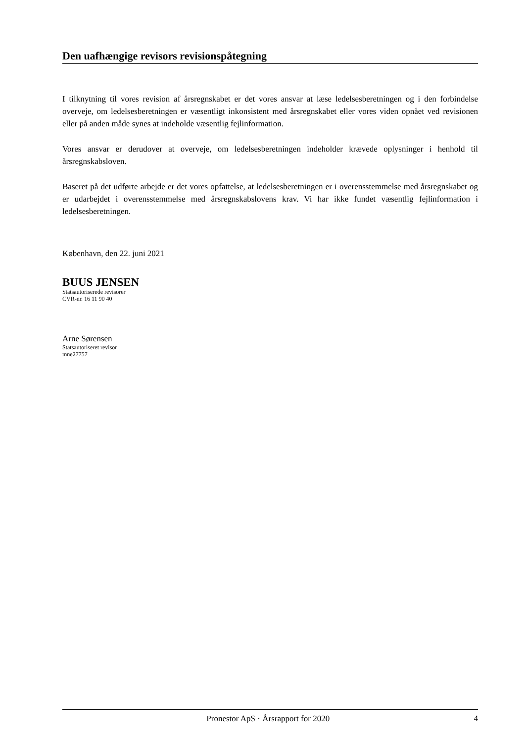Den uafhængige revisors revisionspåtegning
I tilknytning til vores revision af årsregnskabet er det vores ansvar at læse ledelsesberetningen og i den forbindelse overveje, om ledelsesberetningen er væsentligt inkonsistent med årsregnskabet eller vores viden opnået ved revisionen eller på anden måde synes at indeholde væsentlig fejlinformation.
Vores ansvar er derudover at overveje, om ledelsesberetningen indeholder krævede oplysninger i henhold til årsregnskabsloven.
Baseret på det udførte arbejde er det vores opfattelse, at ledelsesberetningen er i overensstemmelse med årsregnskabet og er udarbejdet i overensstemmelse med årsregnskabslovens krav. Vi har ikke fundet væsentlig fejlinformation i ledelsesberetningen.
København, den 22. juni 2021
BUUS JENSEN
Statsautoriserede revisorer
CVR-nr. 16 11 90 40
Arne Sørensen
Statsautoriseret revisor
mne27757
Pronestor ApS · Årsrapport for 2020 4